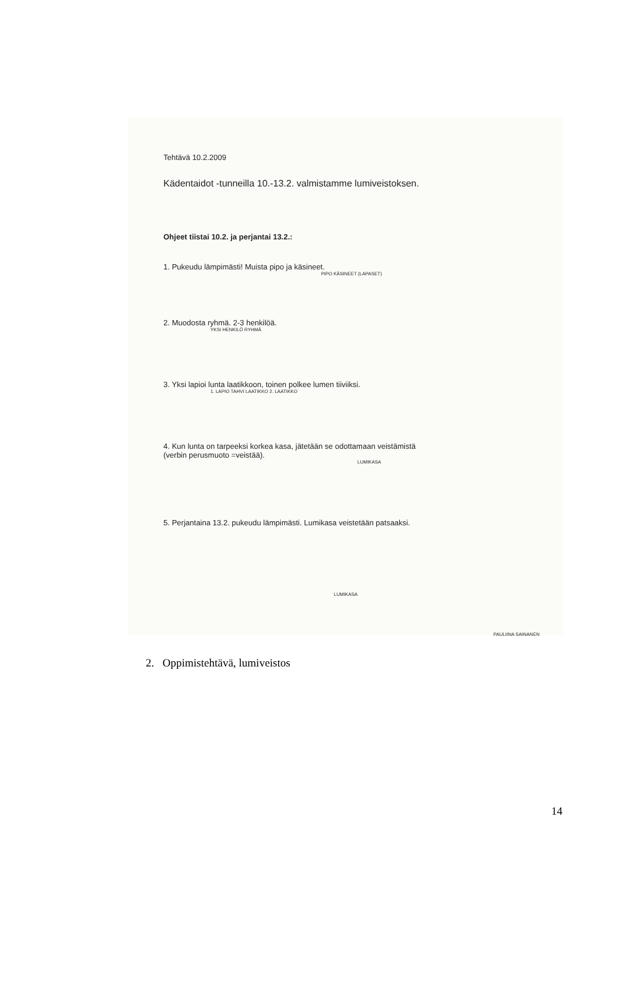Tehtävä 10.2.2009
Kädentaidot -tunneilla 10.-13.2. valmistamme lumiveistoksen.
Ohjeet tiistai 10.2. ja perjantai 13.2.:
1. Pukeudu lämpimästi! Muista pipo ja käsineet.
PIPO KÄSINEET (LAPASET)
2. Muodosta ryhmä. 2-3 henkilöä.
YKSI HENKILÖ RYHMÄ
3. Yksi lapioi lunta laatikkoon, toinen polkee lumen tiiviiksi.
1. LAPIO TAHVI LAATIKKO 2. LAATIKKO
4. Kun lunta on tarpeeksi korkea kasa, jätetään se odottamaan veistämistä
(verbin perusmuoto =veistää).
LUMIKASA
5. Perjantaina 13.2. pukeudu lämpimästi. Lumikasa veistetään patsaaksi.
LUMIKASA
PAULIINA SAINANEN
2. Oppimistehtävä, lumiveistos
14